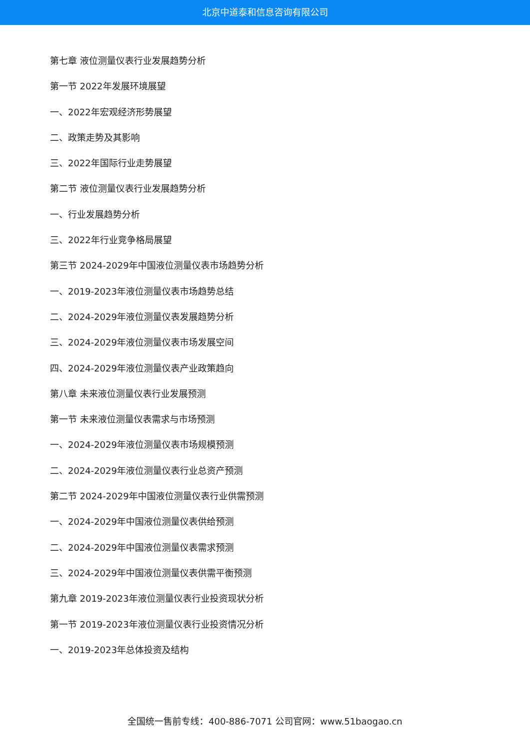北京中道泰和信息咨询有限公司
第七章 液位测量仪表行业发展趋势分析
第一节 2022年发展环境展望
一、2022年宏观经济形势展望
二、政策走势及其影响
三、2022年国际行业走势展望
第二节 液位测量仪表行业发展趋势分析
一、行业发展趋势分析
三、2022年行业竞争格局展望
第三节 2024-2029年中国液位测量仪表市场趋势分析
一、2019-2023年液位测量仪表市场趋势总结
二、2024-2029年液位测量仪表发展趋势分析
三、2024-2029年液位测量仪表市场发展空间
四、2024-2029年液位测量仪表产业政策趋向
第八章 未来液位测量仪表行业发展预测
第一节 未来液位测量仪表需求与市场预测
一、2024-2029年液位测量仪表市场规模预测
二、2024-2029年液位测量仪表行业总资产预测
第二节 2024-2029年中国液位测量仪表行业供需预测
一、2024-2029年中国液位测量仪表供给预测
二、2024-2029年中国液位测量仪表需求预测
三、2024-2029年中国液位测量仪表供需平衡预测
第九章 2019-2023年液位测量仪表行业投资现状分析
第一节 2019-2023年液位测量仪表行业投资情况分析
一、2019-2023年总体投资及结构
全国统一售前专线：400-886-7071 公司官网：www.51baogao.cn